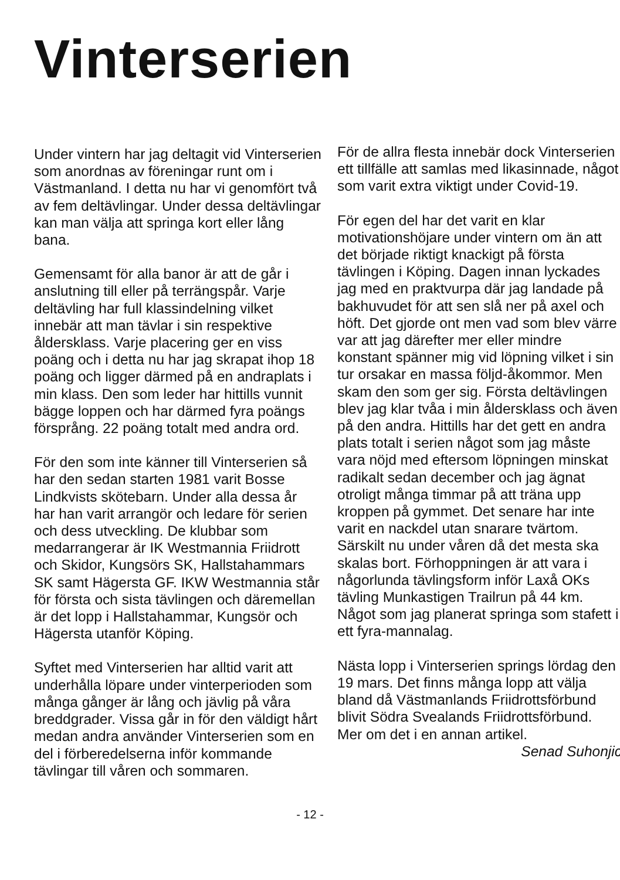Vinterserien
Under vintern har jag deltagit vid Vinterserien som anordnas av föreningar runt om i Västmanland. I detta nu har vi genomfört två av fem deltävlingar. Under dessa deltävlingar kan man välja att springa kort eller lång bana.
Gemensamt för alla banor är att de går i anslutning till eller på terrängspår. Varje deltävling har full klassindelning vilket innebär att man tävlar i sin respektive åldersklass. Varje placering ger en viss poäng och i detta nu har jag skrapat ihop 18 poäng och ligger därmed på en andraplats i min klass. Den som leder har hittills vunnit bägge loppen och har därmed fyra poängs försprång. 22 poäng totalt med andra ord.
För den som inte känner till Vinterserien så har den sedan starten 1981 varit Bosse Lindkvists skötebarn. Under alla dessa år har han varit arrangör och ledare för serien och dess utveckling. De klubbar som medarrangerar är IK Westmannia Friidrott och Skidor, Kungsörs SK, Hallstahammars SK samt Hägersta GF. IKW Westmannia står för första och sista tävlingen och däremellan är det lopp i Hallstahammar, Kungsör och Hägersta utanför Köping.
Syftet med Vinterserien har alltid varit att underhålla löpare under vinterperioden som många gånger är lång och jävlig på våra breddgrader. Vissa går in för den väldigt hårt medan andra använder Vinterserien som en del i förberedelserna inför kommande tävlingar till våren och sommaren.
För de allra flesta innebär dock Vinterserien ett tillfälle att samlas med likasinnade, något som varit extra viktigt under Covid-19.
För egen del har det varit en klar motivationshöjare under vintern om än att det började riktigt knackigt på första tävlingen i Köping. Dagen innan lyckades jag med en praktvurpa där jag landade på bakhuvudet för att sen slå ner på axel och höft. Det gjorde ont men vad som blev värre var att jag därefter mer eller mindre konstant spänner mig vid löpning vilket i sin tur orsakar en massa följd-åkommor. Men skam den som ger sig. Första deltävlingen blev jag klar tvåa i min åldersklass och även på den andra. Hittills har det gett en andra plats totalt i serien något som jag måste vara nöjd med eftersom löpningen minskat radikalt sedan december och jag ägnat otroligt många timmar på att träna upp kroppen på gymmet. Det senare har inte varit en nackdel utan snarare tvärtom. Särskilt nu under våren då det mesta ska skalas bort. Förhoppningen är att vara i någorlunda tävlingsform inför Laxå OKs tävling Munkastigen Trailrun på 44 km. Något som jag planerat springa som stafett i ett fyra-mannalag.
Nästa lopp i Vinterserien springs lördag den 19 mars. Det finns många lopp att välja bland då Västmanlands Friidrottsförbund blivit Södra Svealands Friidrottsförbund. Mer om det i en annan artikel.
Senad Suhonjic
- 12 -